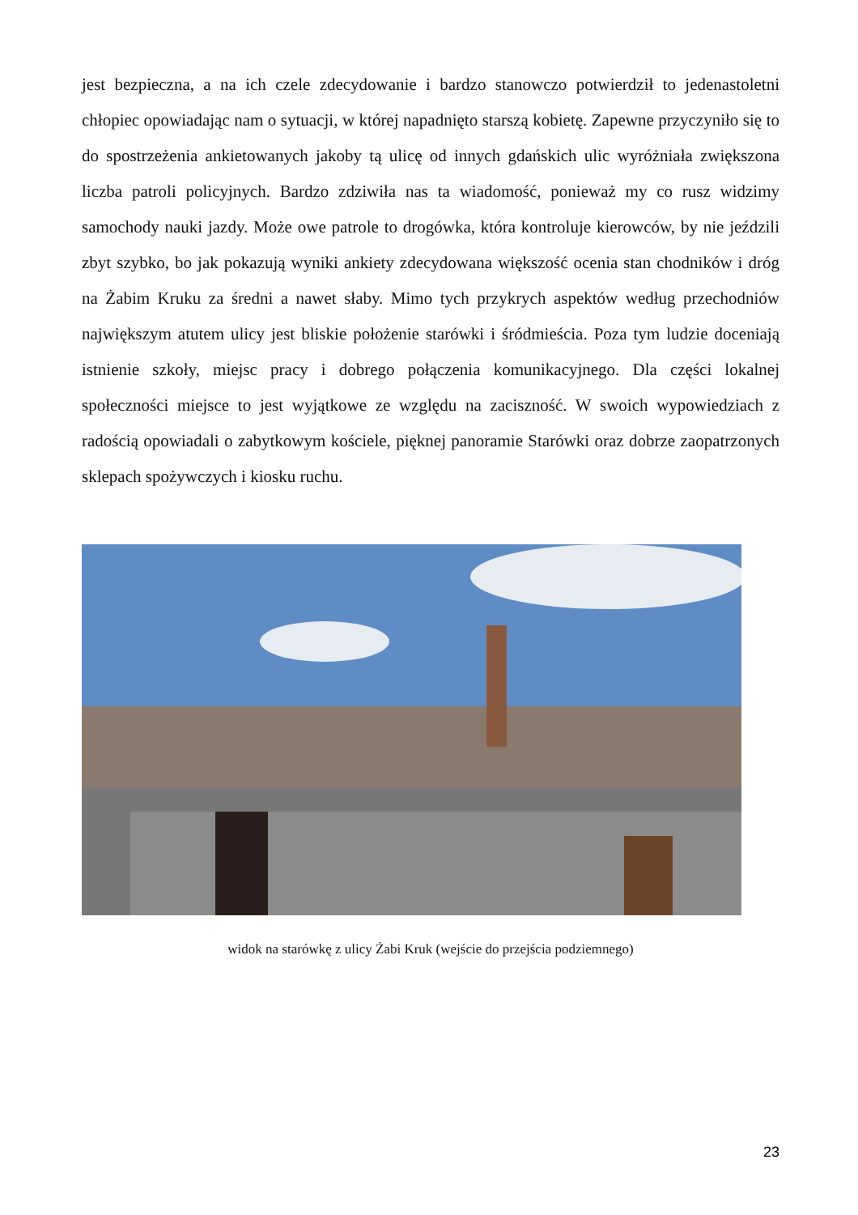jest bezpieczna, a na ich czele zdecydowanie i bardzo stanowczo potwierdził to jedenastoletni chłopiec opowiadając nam o sytuacji, w której napadnięto starszą kobietę. Zapewne przyczyniło się to do spostrzeżenia ankietowanych jakoby tą ulicę od innych gdańskich ulic wyróżniała zwiększona liczba patroli policyjnych. Bardzo zdziwiła nas ta wiadomość, ponieważ my co rusz widzimy samochody nauki jazdy. Może owe patrole to drogówka, która kontroluje kierowców, by nie jeździli zbyt szybko, bo jak pokazują wyniki ankiety zdecydowana większość ocenia stan chodników i dróg na Żabim Kruku za średni a nawet słaby. Mimo tych przykrych aspektów według przechodniów największym atutem ulicy jest bliskie położenie starówki i śródmieścia. Poza tym ludzie doceniają istnienie szkoły, miejsc pracy i dobrego połączenia komunikacyjnego. Dla części lokalnej społeczności miejsce to jest wyjątkowe ze względu na zaciszność. W swoich wypowiedziach z radością opowiadali o zabytkowym kościele, pięknej panoramie Starówki oraz dobrze zaopatrzonych sklepach spożywczych i kiosku ruchu.
widok na starówkę z ulicy Żabi Kruk (wejście do przejścia podziemnego)
23